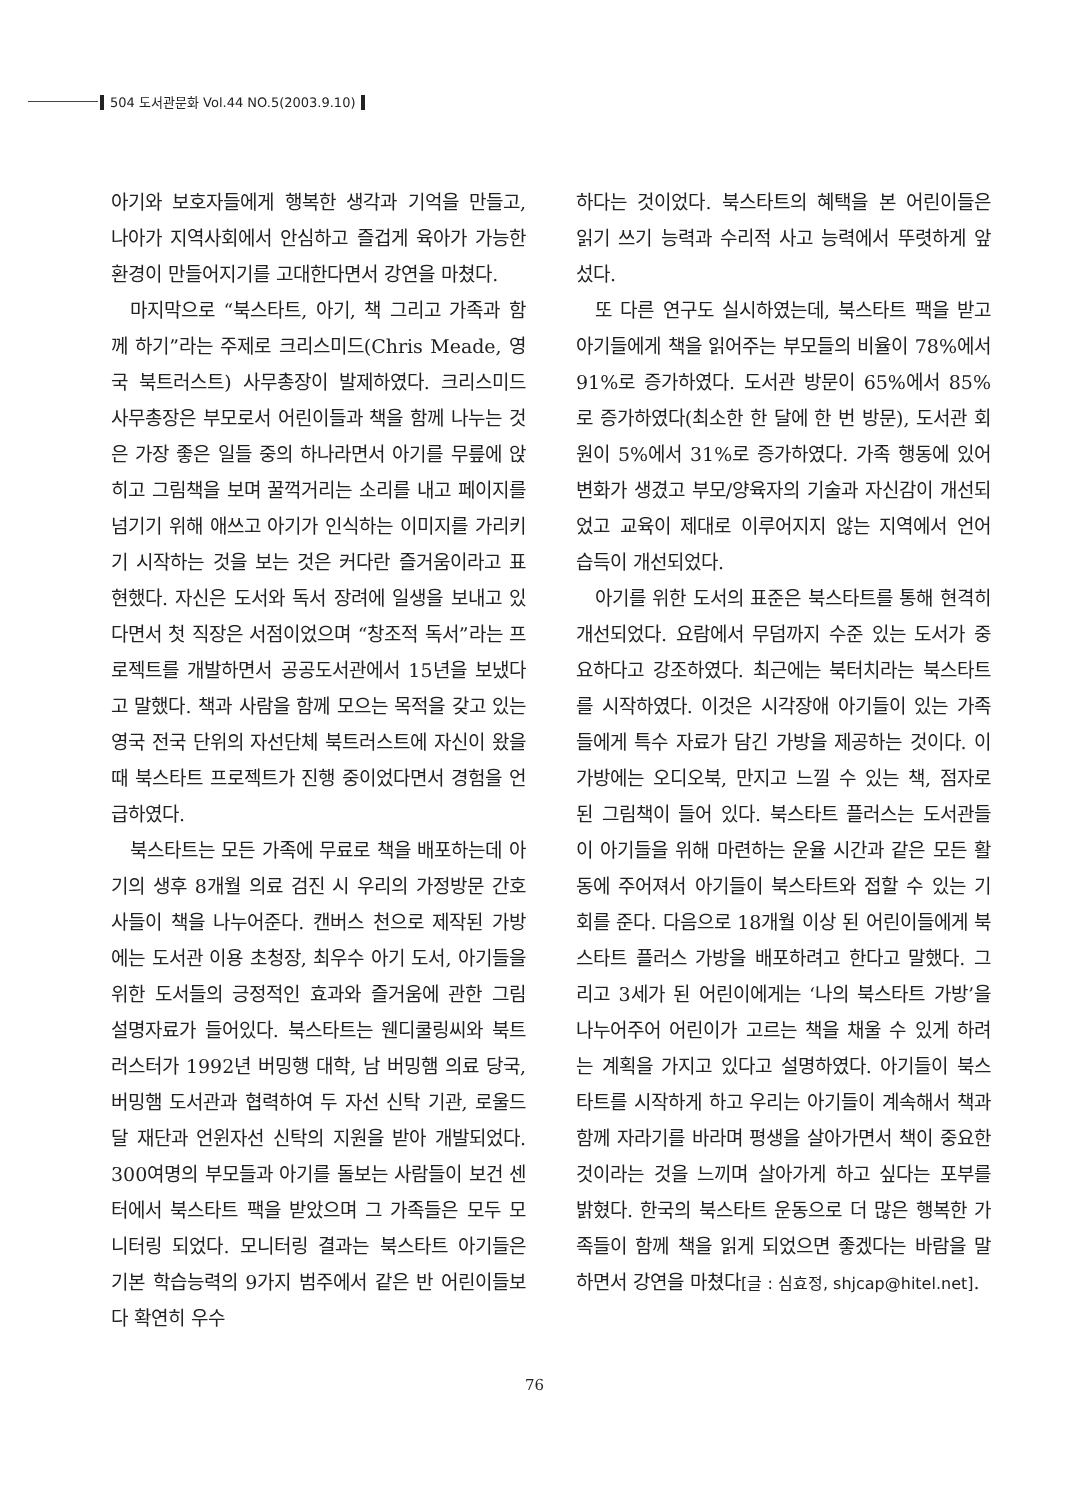504 도서관문화 Vol.44 NO.5(2003.9.10)
아기와 보호자들에게 행복한 생각과 기억을 만들고, 나아가 지역사회에서 안심하고 즐겁게 육아가 가능한 환경이 만들어지기를 고대한다면서 강연을 마쳤다.
마지막으로 “북스타트, 아기, 책 그리고 가족과 함께 하기”라는 주제로 크리스미드(Chris Meade, 영국 북트러스트) 사무총장이 발제하였다. 크리스미드 사무총장은 부모로서 어린이들과 책을 함께 나누는 것은 가장 좋은 일들 중의 하나라면서 아기를 무릎에 앉히고 그림책을 보며 꿀꺽거리는 소리를 내고 페이지를 넘기기 위해 애쓰고 아기가 인식하는 이미지를 가리키기 시작하는 것을 보는 것은 커다란 즐거움이라고 표현했다. 자신은 도서와 독서 장려에 일생을 보내고 있다면서 첫 직장은 서점이었으며 “창조적 독서”라는 프로젝트를 개발하면서 공공도서관에서 15년을 보냈다고 말했다. 책과 사람을 함께 모으는 목적을 갖고 있는 영국 전국 단위의 자선단체 북트러스트에 자신이 왔을 때 북스타트 프로젝트가 진행 중이었다면서 경험을 언급하였다.
북스타트는 모든 가족에 무료로 책을 배포하는데 아기의 생후 8개월 의료 검진 시 우리의 가정방문 간호사들이 책을 나누어준다. 캔버스 천으로 제작된 가방에는 도서관 이용 초청장, 최우수 아기 도서, 아기들을 위한 도서들의 긍정적인 효과와 즐거움에 관한 그림 설명자료가 들어있다. 북스타트는 웬디쿨링씨와 북트러스터가 1992년 버밍행 대학, 남 버밍햄 의료 당국, 버밍햄 도서관과 협력하여 두 자선 신탁 기관, 로울드 달 재단과 언윈자선 신탁의 지원을 받아 개발되었다. 300여명의 부모들과 아기를 돌보는 사람들이 보건 센터에서 북스타트 팩을 받았으며 그 가족들은 모두 모니터링 되었다. 모니터링 결과는 북스타트 아기들은 기본 학습능력의 9가지 범주에서 같은 반 어린이들보다 확연히 우수
하다는 것이었다. 북스타트의 혜택을 본 어린이들은 읽기 쓰기 능력과 수리적 사고 능력에서 뚜렷하게 앞섰다.
또 다른 연구도 실시하였는데, 북스타트 팩을 받고 아기들에게 책을 읽어주는 부모들의 비율이 78%에서 91%로 증가하였다. 도서관 방문이 65%에서 85%로 증가하였다(최소한 한 달에 한 번 방문), 도서관 회원이 5%에서 31%로 증가하였다. 가족 행동에 있어 변화가 생겼고 부모/양육자의 기술과 자신감이 개선되었고 교육이 제대로 이루어지지 않는 지역에서 언어 습득이 개선되었다.
아기를 위한 도서의 표준은 북스타트를 통해 현격히 개선되었다. 요람에서 무덤까지 수준 있는 도서가 중요하다고 강조하였다. 최근에는 북터치라는 북스타트를 시작하였다. 이것은 시각장애 아기들이 있는 가족들에게 특수 자료가 담긴 가방을 제공하는 것이다. 이 가방에는 오디오북, 만지고 느낄 수 있는 책, 점자로 된 그림책이 들어 있다. 북스타트 플러스는 도서관들이 아기들을 위해 마련하는 운율 시간과 같은 모든 활동에 주어져서 아기들이 북스타트와 접할 수 있는 기회를 준다. 다음으로 18개월 이상 된 어린이들에게 북스타트 플러스 가방을 배포하려고 한다고 말했다. 그리고 3세가 된 어린이에게는 ‘나의 북스타트 가방’을 나누어주어 어린이가 고르는 책을 채울 수 있게 하려는 계획을 가지고 있다고 설명하였다. 아기들이 북스타트를 시작하게 하고 우리는 아기들이 계속해서 책과 함께 자라기를 바라며 평생을 살아가면서 책이 중요한 것이라는 것을 느끼며 살아가게 하고 싶다는 포부를 밝혔다. 한국의 북스타트 운동으로 더 많은 행복한 가족들이 함께 책을 읽게 되었으면 좋겠다는 바람을 말하면서 강연을 마쳤다[글 : 심효정, shjcap@hitel.net].
76